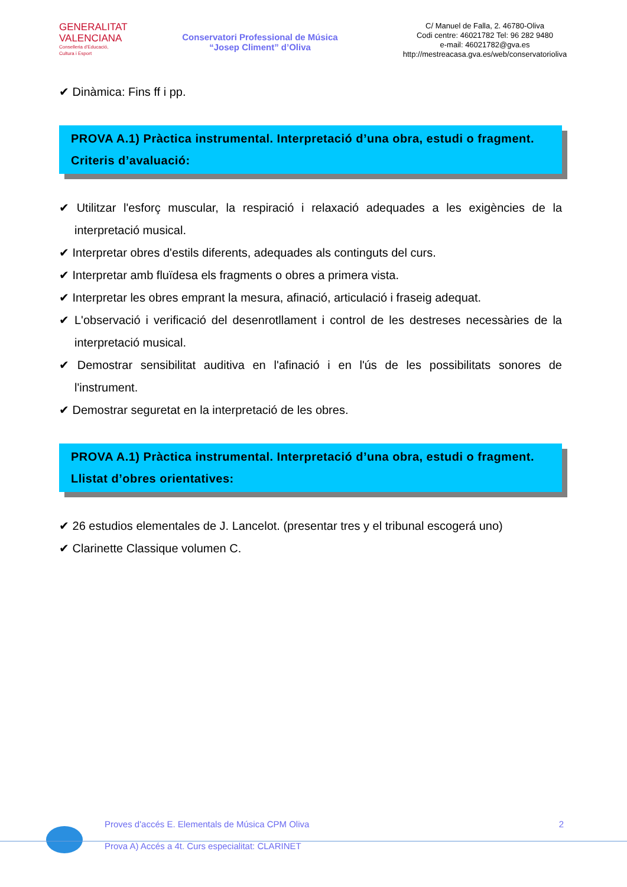GENERALITAT
VALENCIANA
Conselleria d'Educació,
Cultura i Esport
Conservatori Professional de Música
“Josep Climent” d’Oliva
C/ Manuel de Falla, 2. 46780-Oliva
Codi centre: 46021782 Tel: 96 282 9480
e-mail: 46021782@gva.es
http://mestreacasa.gva.es/web/conservatorioliva
✔ Dinàmica: Fins ff i pp.
PROVA A.1) Pràctica instrumental. Interpretació d’una obra, estudi o fragment.
Criteris d’avaluació:
✔ Utilitzar l'esforç muscular, la respiració i relaxació adequades a les exigències de la interpretació musical.
✔ Interpretar obres d'estils diferents, adequades als continguts del curs.
✔ Interpretar amb fluïdesa els fragments o obres a primera vista.
✔ Interpretar les obres emprant la mesura, afinació, articulació i fraseig adequat.
✔ L'observació i verificació del desenrotllament i control de les destreses necessàries de la interpretació musical.
✔ Demostrar sensibilitat auditiva en l'afinació i en l'ús de les possibilitats sonores de l'instrument.
✔ Demostrar seguretat en la interpretació de les obres.
PROVA A.1) Pràctica instrumental. Interpretació d’una obra, estudi o fragment.
Llistat d’obres orientatives:
✔ 26 estudios elementales de J. Lancelot. (presentar tres y el tribunal escogerá uno)
✔ Clarinette Classique volumen C.
Proves d'accés E. Elementals de Música CPM Oliva 2
Prova A) Accés a 4t. Curs especialitat: CLARINET